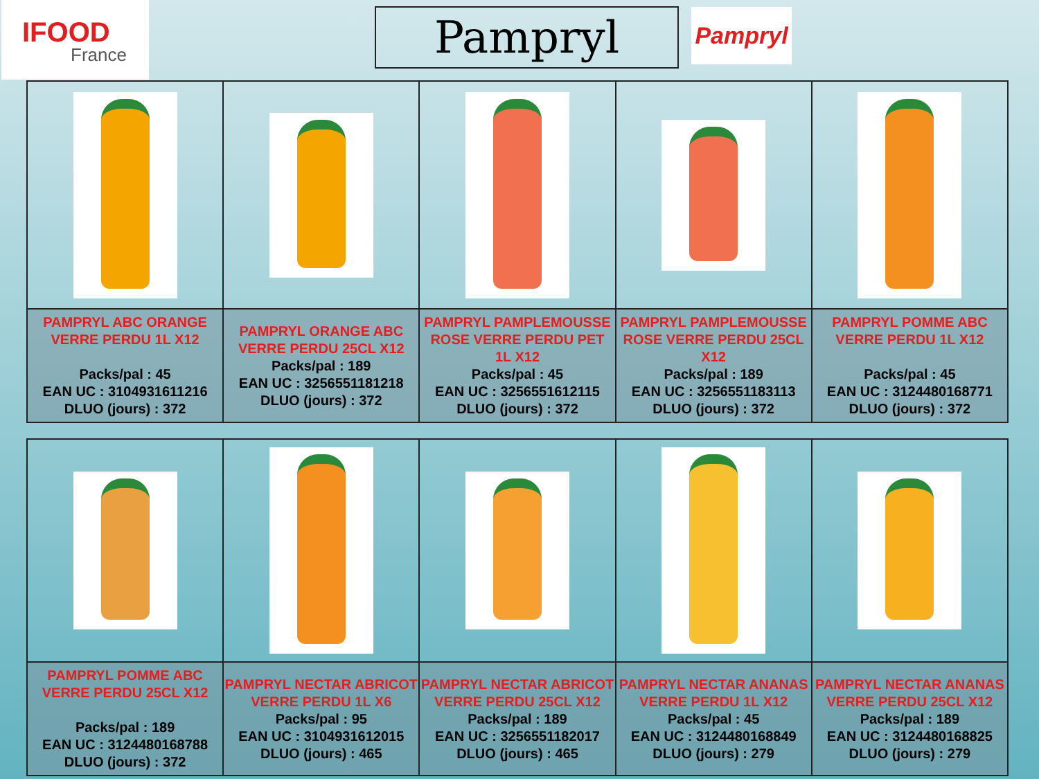IFOOD
France
Pampryl Pampryl
| PAMPRYL ABC ORANGE VERRE PERDU 1L X12 Packs/pal : 45 EAN UC : 3104931611216 DLUO (jours) : 372 | PAMPRYL ORANGE ABC VERRE PERDU 25CL X12 Packs/pal : 189 EAN UC : 3256551181218 DLUO (jours) : 372 | PAMPRYL PAMPLEMOUSSE ROSE VERRE PERDU PET 1L X12 Packs/pal : 45 EAN UC : 3256551612115 DLUO (jours) : 372 | PAMPRYL PAMPLEMOUSSE ROSE VERRE PERDU 25CL X12 Packs/pal : 189 EAN UC : 3256551183113 DLUO (jours) : 372 | PAMPRYL POMME ABC VERRE PERDU 1L X12 Packs/pal : 45 EAN UC : 3124480168771 DLUO (jours) : 372 |
| PAMPRYL POMME ABC VERRE PERDU 25CL X12 Packs/pal : 189 EAN UC : 3124480168788 DLUO (jours) : 372 | PAMPRYL NECTAR ABRICOT VERRE PERDU 1L X6 Packs/pal : 95 EAN UC : 3104931612015 DLUO (jours) : 465 | PAMPRYL NECTAR ABRICOT VERRE PERDU 25CL X12 Packs/pal : 189 EAN UC : 3256551182017 DLUO (jours) : 465 | PAMPRYL NECTAR ANANAS VERRE PERDU 1L X12 Packs/pal : 45 EAN UC : 3124480168849 DLUO (jours) : 279 | PAMPRYL NECTAR ANANAS VERRE PERDU 25CL X12 Packs/pal : 189 EAN UC : 3124480168825 DLUO (jours) : 279 |